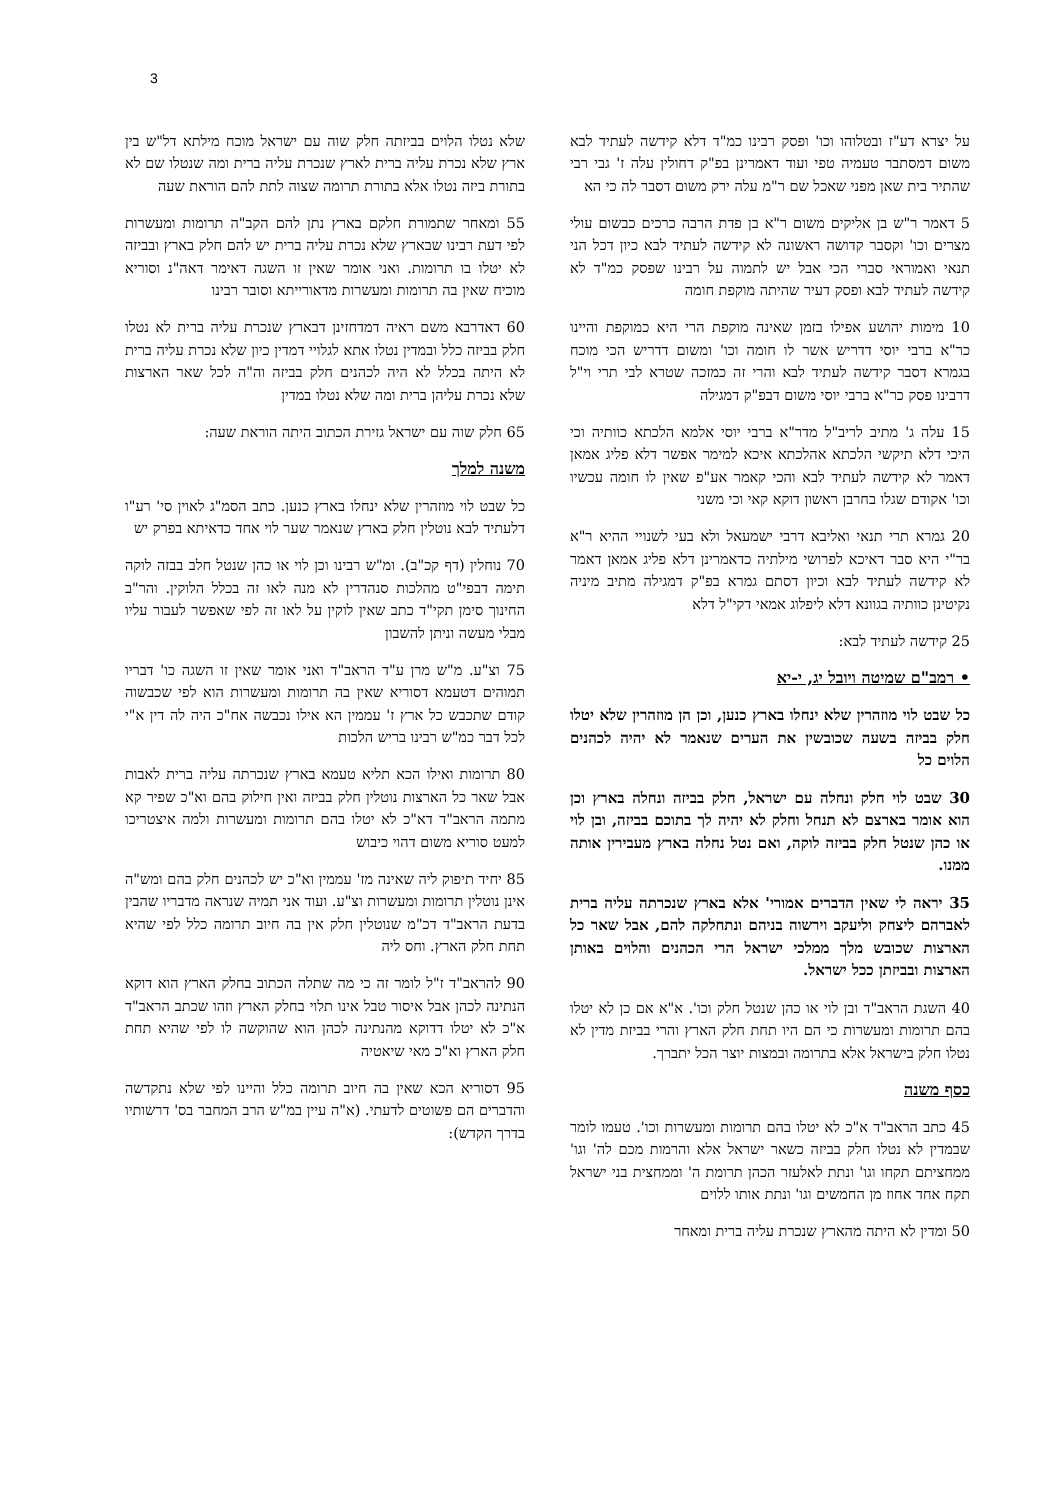3
על יצרא דע"ז ובטלוהו וכו' ופסק רבינו כמ"ד דלא קידשה לעתיד לבא משום דמסתבר טעמיה טפי ועוד דאמרינן בפ"ק דחולין עלה ז' גבי רבי שהתיר בית שאן מפני שאכל שם ר"מ עלה ירק משום דסבר לה כי הא
5 דאמר ר"ש בן אליקים משום ר"א בן פדת הרבה כרכים כבשום עולי מצרים וכו' וקסבר קדושה ראשונה לא קידשה לעתיד לבא כיון דכל הני תנאי ואמוראי סברי הכי אבל יש לתמוה על רבינו שפסק כמ"ד לא קידשה לעתיד לבא ופסק דעיר שהיתה מוקפת חומה
10 מימות יהושע אפילו בזמן שאינה מוקפת הרי היא כמוקפת והיינו כר"א ברבי יוסי דדריש אשר לו חומה וכו' ומשום דדריש הכי מוכח בגמרא דסבר קידשה לעתיד לבא והרי זה כמזכה שטרא לבי תרי וי"ל דרבינו פסק כר"א ברבי יוסי משום דבפ"ק דמגילה
15 עלה ג' מתיב לריב"ל מדר"א ברבי יוסי אלמא הלכתא כוותיה וכי היכי דלא תיקשי הלכתא אהלכתא איכא למימר אפשר דלא פליג אמאן דאמר לא קידשה לעתיד לבא והכי קאמר אע"פ שאין לו חומה עכשיו וכו' אקודם שגלו בחרבן ראשון דוקא קאי וכי משני
20 גמרא תרי תנאי ואליבא דרבי ישמעאל ולא בעי לשנויי ההיא ר"א בר"י היא סבר דאיכא לפרושי מילתיה כדאמרינן דלא פליג אמאן דאמר לא קידשה לעתיד לבא וכיון דסתם גמרא בפ"ק דמגילה מתיב מיניה נקיטינן כוותיה בגוונא דלא ליפלוג אמאי דקי"ל דלא
25 קידשה לעתיד לבא:
• רמב"ם שמיטה ויובל יג, י-יא
כל שבט לוי מוזהרין שלא ינחלו בארץ כנען, וכן הן מוזהרין שלא יטלו חלק בביזה בשעה שכובשין את הערים שנאמר לא יהיה לכהנים הלוים כל
30 שבט לוי חלק ונחלה עם ישראל, חלק בביזה ונחלה בארץ וכן הוא אומר בארצם לא תנחל וחלק לא יהיה לך בתוכם בביזה, ובן לוי או כהן שנטל חלק בביזה לוקה, ואם נטל נחלה בארץ מעבירין אותה ממנו.
35 יראה לי שאין הדברים אמורי' אלא בארץ שנכרתה עליה ברית לאברהם ליצחק וליעקב וירשוה בניהם ונתחלקה להם, אבל שאר כל הארצות שכובש מלך ממלכי ישראל הרי הכהנים והלוים באותן הארצות ובביזתן ככל ישראל.
40 השגת הראב"ד ובן לוי או כהן שנטל חלק וכו'. א"א אם כן לא יטלו בהם תרומות ומעשרות כי הם היו תחת חלק הארץ והרי בביזת מדין לא נטלו חלק בישראל אלא בתרומה ובמצות יוצר הכל יתברך.
כסף משנה
45 כתב הראב"ד א"כ לא יטלו בהם תרומות ומעשרות וכו'. טעמו לומר שבמדין לא נטלו חלק בביזה כשאר ישראל אלא והרמות מכם לה' וגו' ממחציתם תקחו וגו' ונתת לאלעזר הכהן תרומת ה' וממחצית בני ישראל תקח אחד אחוז מן החמשים וגו' ונתת אותו ללוים
50 ומדין לא היתה מהארץ שנכרת עליה ברית ומאחר
שלא נטלו הלוים בביזתה חלק שוה עם ישראל מוכח מילתא דל"ש בין ארץ שלא נכרת עליה ברית לארץ שנכרת עליה ברית ומה שנטלו שם לא בתורת ביזה נטלו אלא בתורת תרומה שצוה לתת להם הוראת שעה
55 ומאחר שתמורת חלקם בארץ נתן להם הקב"ה תרומות ומעשרות לפי דעת רבינו שבארץ שלא נכרת עליה ברית יש להם חלק בארץ ובביזה לא יטלו בו תרומות. ואני אומר שאין זו השגה דאימר דאה"נ וסוריא מוכיח שאין בה תרומות ומעשרות מדאורייתא וסובר רבינו
60 דאדרבא משם ראיה דמדחזינן דבארץ שנכרת עליה ברית לא נטלו חלק בביזה כלל ובמדין נטלו אתא לגלויי דמדין כיון שלא נכרת עליה ברית לא היתה בכלל לא היה לכהנים חלק בביזה וה"ה לכל שאר הארצות שלא נכרת עליהן ברית ומה שלא נטלו במדין
65 חלק שוה עם ישראל גזירת הכתוב היתה הוראת שעה:
משנה למלך
כל שבט לוי מוזהרין שלא ינחלו בארץ כנען. כתב הסמ"ג לאוין סי' רע"ו דלעתיד לבא נוטלין חלק בארץ שנאמר שער לוי אחד כדאיתא בפרק יש
70 נוחלין (דף קכ"ב). ומ"ש רבינו וכן לוי או כהן שנטל חלב בבזה לוקה תימה דבפי"ט מהלכות סנהדרין לא מנה לאו זה בכלל הלוקין. והר"ב החינוך סימן תקי"ד כתב שאין לוקין על לאו זה לפי שאפשר לעבור עליו מבלי מעשה וניתן להשבון
75 וצ"ע. מ"ש מרן ע"ד הראב"ד ואני אומר שאין זו השגה כו' דבריו תמוהים דטעמא דסוריא שאין בה תרומות ומעשרות הוא לפי שכבשוה קודם שתכבש כל ארץ ז' עממין הא אילו נכבשה אח"כ היה לה דין א"י לכל דבר כמ"ש רבינו בריש הלכות
80 תרומות ואילו הכא תליא טעמא בארץ שנכרתה עליה ברית לאבות אבל שאר כל הארצות נוטלין חלק בביזה ואין חילוק בהם וא"כ שפיר קא מתמה הראב"ד דא"כ לא יטלו בהם תרומות ומעשרות ולמה איצטריכו למעט סוריא משום דהוי כיבוש
85 יחיד תיפוק ליה שאינה מז' עממין וא"כ יש לכהנים חלק בהם ומש"ה אינן נוטלין תרומות ומעשרות וצ"ע. ועוד אני תמיה שנראה מדבריו שהבין בדעת הראב"ד דכ"מ שנוטלין חלק אין בה חיוב תרומה כלל לפי שהיא תחת חלק הארץ. וחס ליה
90 להראב"ד ז"ל לומר זה כי מה שתלה הכתוב בחלק הארץ הוא דוקא הנתינה לכהן אבל איסור טבל אינו תלוי בחלק הארץ וזהו שכתב הראב"ד א"כ לא יטלו דדוקא מהנתינה לכהן הוא שהוקשה לו לפי שהיא תחת חלק הארץ וא"כ מאי שיאטיה
95 דסוריא הכא שאין בה חיוב תרומה כלל והיינו לפי שלא נתקדשה והדברים הם פשוטים לדעתי. (א"ה עיין במ"ש הרב המחבר בס' דרשותיו בדרך הקדש):